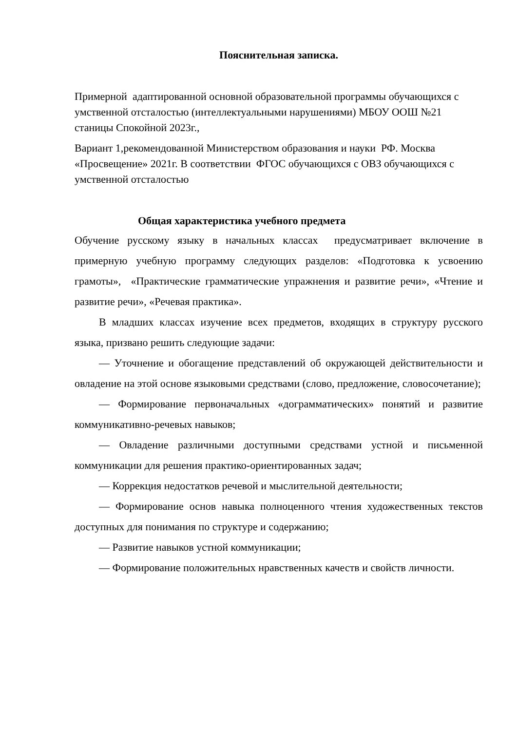Пояснительная записка.
Примерной адаптированной основной образовательной программы обучающихся с умственной отсталостью (интеллектуальными нарушениями) МБОУ ООШ №21 станицы Спокойной 2023г.,
Вариант 1,рекомендованной Министерством образования и науки РФ. Москва «Просвещение» 2021г. В соответствии ФГОС обучающихся с ОВЗ обучающихся с умственной отсталостью
Общая характеристика учебного предмета
Обучение русскому языку в начальных классах предусматривает включение в примерную учебную программу следующих разделов: «Подготовка к усвоению грамоты», «Практические грамматические упражнения и развитие речи», «Чтение и развитие речи», «Речевая практика».
В младших классах изучение всех предметов, входящих в структуру русского языка, призвано решить следующие задачи:
— Уточнение и обогащение представлений об окружающей действительности и овладение на этой основе языковыми средствами (слово, предложение, словосочетание);
— Формирование первоначальных «дограмматических» понятий и развитие коммуникативно-речевых навыков;
— Овладение различными доступными средствами устной и письменной коммуникации для решения практико-ориентированных задач;
— Коррекция недостатков речевой и мыслительной деятельности;
— Формирование основ навыка полноценного чтения художественных текстов доступных для понимания по структуре и содержанию;
— Развитие навыков устной коммуникации;
— Формирование положительных нравственных качеств и свойств личности.